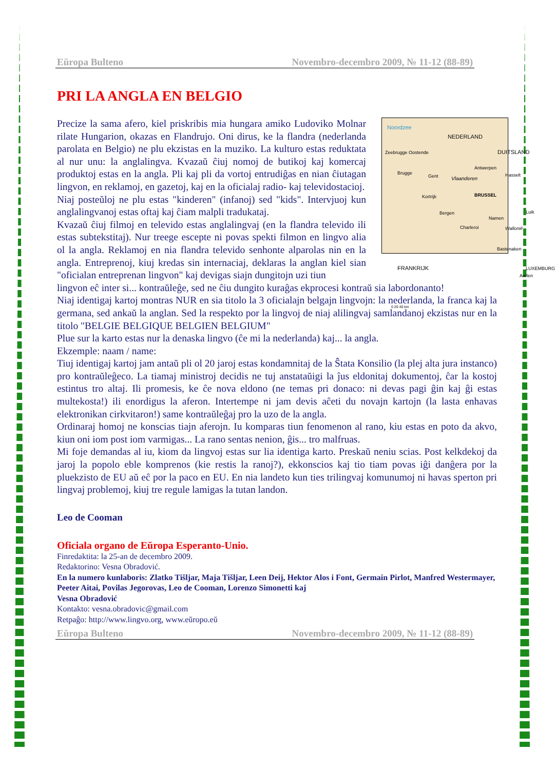Eŭropa Bulteno Novembro-decembro 2009, № 11-12 (88-89)
PRI LA ANGLA EN BELGIO
Noordzee
NEDERLAND
Zeebrugge Oostende
Brugge
Gent Vlaanderen
Antwerpen
Hasselt
Kortrijk BRUSSEL
Bergen
Namen
Luik
Charleroi Wallonië
Bastenaken
FRANKRIJK LUXEMBURG
Aarlen
0 20 40 km
DUITSLAND
Precize la sama afero, kiel priskribis mia hungara amiko Ludoviko Molnar rilate Hungarion, okazas en Flandrujo. Oni dirus, ke la flandra (nederlanda parolata en Belgio) ne plu ekzistas en la muziko. La kulturo estas reduktata al nur unu: la anglalingva. Kvazaŭ ĉiuj nomoj de butikoj kaj komercaj produktoj estas en la angla. Pli kaj pli da vortoj entrudiĝas en nian ĉiutagan lingvon, en reklamoj, en gazetoj, kaj en la oficialaj radio- kaj televidostacioj.
Niaj posteŭloj ne plu estas "kinderen" (infanoj) sed "kids". Intervjuoj kun anglalingvanoj estas oftaj kaj ĉiam malpli tradukataj.
Kvazaŭ ĉiuj filmoj en televido estas anglalingvaj (en la flandra televido ili estas subtekstitaj). Nur treege escepte ni povas spekti filmon en lingvo alia ol la angla. Reklamoj en nia flandra televido senhonte alparolas nin en la angla. Entreprenoj, kiuj kredas sin internaciaj, deklaras la anglan kiel sian "oficialan entreprenan lingvon" kaj devigas siajn dungitojn uzi tiun
lingvon eĉ inter si... kontraŭleĝe, sed ne ĉiu dungito kuraĝas ekprocesi kontraŭ sia labordonanto!
Niaj identigaj kartoj montras NUR en sia titolo la 3 oficialajn belgajn lingvojn: la nederlanda, la franca kaj la germana, sed ankaŭ la anglan. Sed la respekto por la lingvoj de niaj alilingvaj samlandanoj ekzistas nur en la titolo "BELGIE BELGIQUE BELGIEN BELGIUM"
Plue sur la karto estas nur la denaska lingvo (ĉe mi la nederlanda) kaj... la angla.
Ekzemple: naam / name:
Tiuj identigaj kartoj jam antaŭ pli ol 20 jaroj estas kondamnitaj de la Ŝtata Konsilio (la plej alta jura instanco) pro kontraŭleĝeco. La tiamaj ministroj decidis ne tuj anstataŭigi la ĵus eldonitaj dokumentoj, ĉar la kostoj estintus tro altaj. Ili promesis, ke ĉe nova eldono (ne temas pri donaco: ni devas pagi ĝin kaj ĝi estas multekosta!) ili enordigus la aferon. Intertempe ni jam devis aĉeti du novajn kartojn (la lasta enhavas elektronikan cirkvitaron!) same kontraŭleĝaj pro la uzo de la angla.
Ordinaraj homoj ne konscias tiajn aferojn. Iu komparas tiun fenomenon al rano, kiu estas en poto da akvo, kiun oni iom post iom varmigas... La rano sentas nenion, ĝis... tro malfruas.
Mi foje demandas al iu, kiom da lingvoj estas sur lia identiga karto. Preskaŭ neniu scias. Post kelkdekoj da jaroj la popolo eble komprenos (kie restis la ranoj?), ekkonscios kaj tio tiam povas iĝi danĝera por la pluekzisto de EU aŭ eĉ por la paco en EU. En nia landeto kun ties trilingvaj komunumoj ni havas sperton pri lingvaj problemoj, kiuj tre regule lamigas la tutan landon.
Leo de Cooman
Oficiala organo de Eŭropa Esperanto-Unio.
Finredaktita: la 25-an de decembro 2009.
Redaktorino: Vesna Obradović.
En la numero kunlaboris: Zlatko Tišljar, Maja Tišljar, Leen Deij, Hektor Alos i Font, Germain Pirlot, Manfred Westermayer, Peeter Aitai, Povilas Jegorovas, Leo de Cooman, Lorenzo Simonetti kaj
Vesna Obradović
Kontakto: vesna.obradovic@gmail.com
Retpaĝo: http://www.lingvo.org, www.eŭropo.eŭ
Eŭropa Bulteno Novembro-decembro 2009, № 11-12 (88-89)